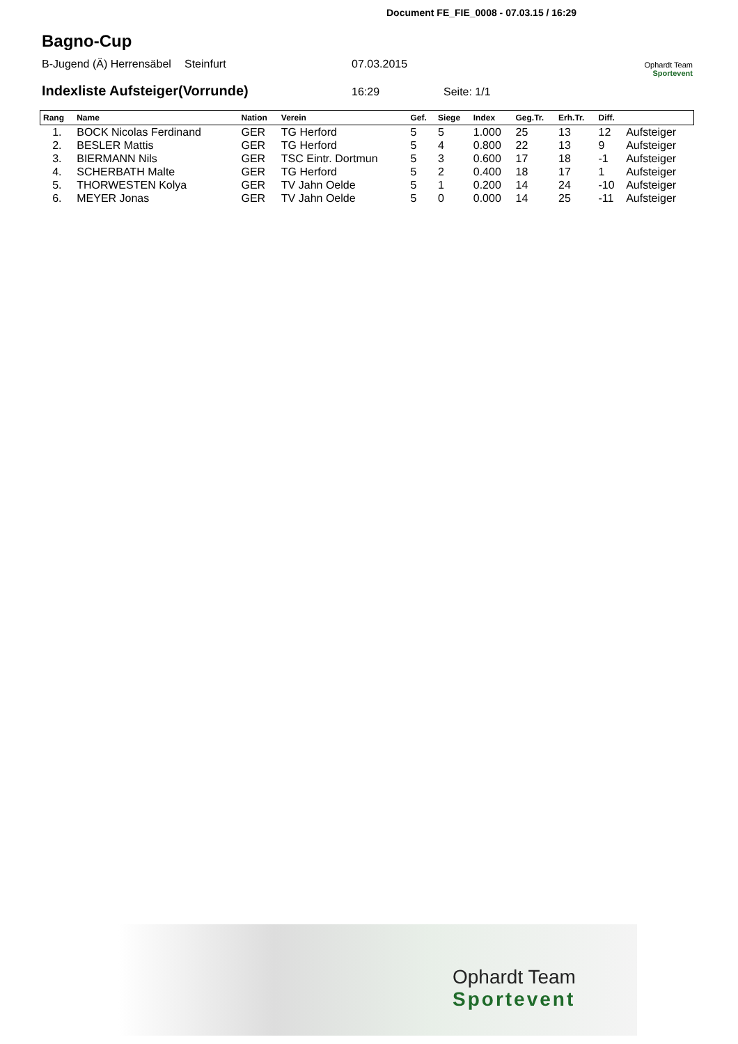Document FE_FIE_0008 - 07.03.15 / 16:29
Bagno-Cup
B-Jugend (Ä) Herrensäbel Steinfurt 07.03.2015 Ophardt Team
Sportevent
Indexliste Aufsteiger(Vorrunde)
16:29 Seite: 1/1
| Rang | Name | Nation | Verein | Gef. | Siege | Index | Geg.Tr. | Erh.Tr. | Diff. | |
| --- | --- | --- | --- | --- | --- | --- | --- | --- | --- | --- |
| 1. | BOCK Nicolas Ferdinand | GER | TG Herford | 5 | 5 | 1.000 | 25 | 13 | 12 | Aufsteiger |
| 2. | BESLER Mattis | GER | TG Herford | 5 | 4 | 0.800 | 22 | 13 | 9 | Aufsteiger |
| 3. | BIERMANN Nils | GER | TSC Eintr. Dortmun | 5 | 3 | 0.600 | 17 | 18 | -1 | Aufsteiger |
| 4. | SCHERBATH Malte | GER | TG Herford | 5 | 2 | 0.400 | 18 | 17 | 1 | Aufsteiger |
| 5. | THORWESTEN Kolya | GER | TV Jahn Oelde | 5 | 1 | 0.200 | 14 | 24 | -10 | Aufsteiger |
| 6. | MEYER Jonas | GER | TV Jahn Oelde | 5 | 0 | 0.000 | 14 | 25 | -11 | Aufsteiger |
Ophardt Team
Sportevent